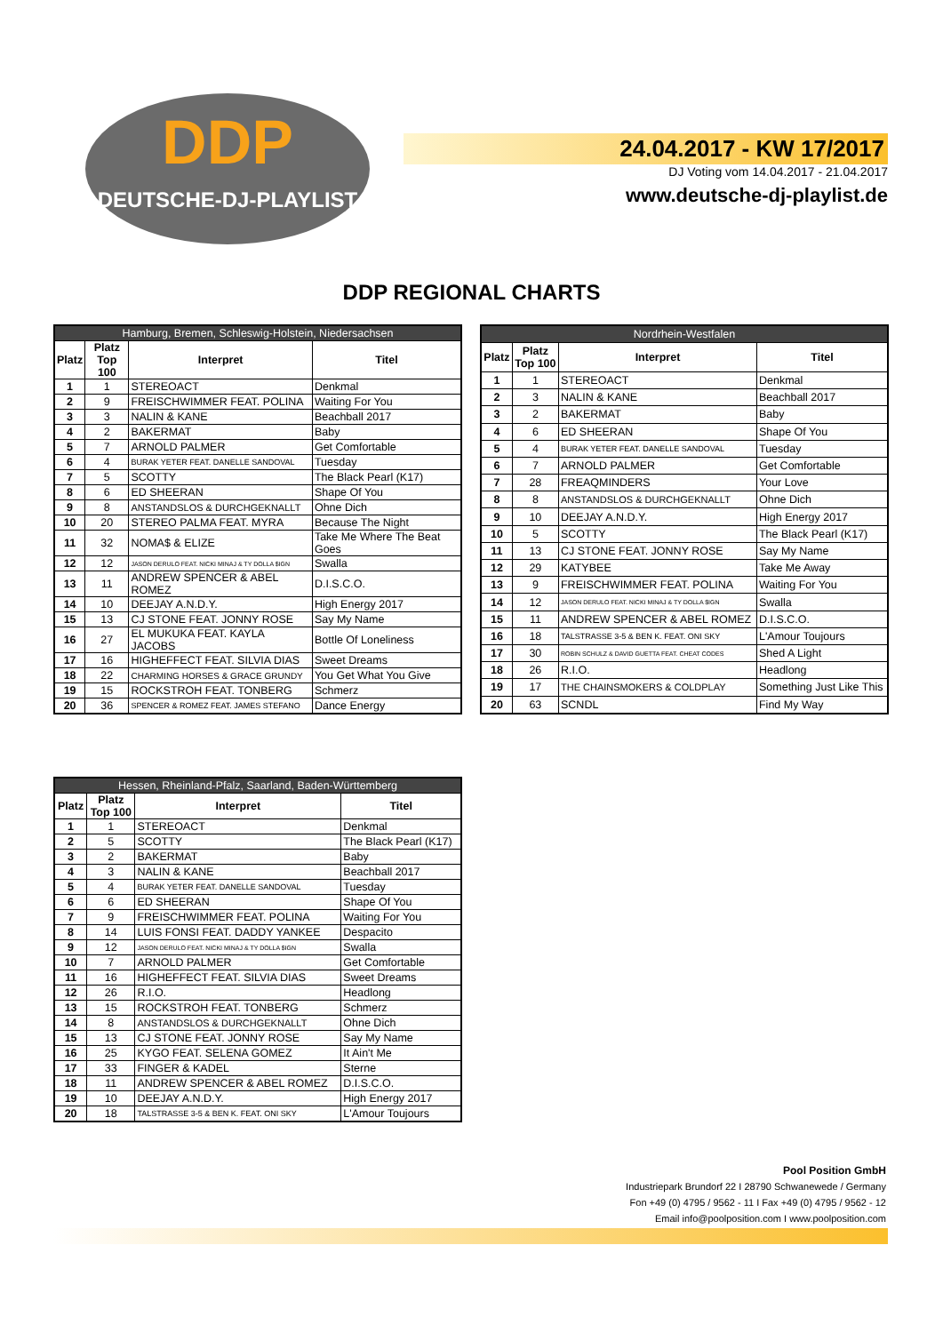DDP
DEUTSCHE-DJ-PLAYLIST
24.04.2017 - KW 17/2017
DJ Voting vom 14.04.2017 - 21.04.2017
www.deutsche-dj-playlist.de
DDP REGIONAL CHARTS
| Hamburg, Bremen, Schleswig-Holstein, Niedersachsen | | | |
| --- | --- | --- | --- |
| Platz | Platz Top 100 | Interpret | Titel |
| 1 | 1 | STEREOACT | Denkmal |
| 2 | 9 | FREISCHWIMMER FEAT. POLINA | Waiting For You |
| 3 | 3 | NALIN & KANE | Beachball 2017 |
| 4 | 2 | BAKERMAT | Baby |
| 5 | 7 | ARNOLD PALMER | Get Comfortable |
| 6 | 4 | BURAK YETER FEAT. DANELLE SANDOVAL | Tuesday |
| 7 | 5 | SCOTTY | The Black Pearl (K17) |
| 8 | 6 | ED SHEERAN | Shape Of You |
| 9 | 8 | ANSTANDSLOS & DURCHGEKNALLT | Ohne Dich |
| 10 | 20 | STEREO PALMA FEAT. MYRA | Because The Night |
| 11 | 32 | NOMA$ & ELIZE | Take Me Where The Beat Goes |
| 12 | 12 | JASON DERULO FEAT. NICKI MINAJ & TY DOLLA $IGN | Swalla |
| 13 | 11 | ANDREW SPENCER & ABEL ROMEZ | D.I.S.C.O. |
| 14 | 10 | DEEJAY A.N.D.Y. | High Energy 2017 |
| 15 | 13 | CJ STONE FEAT. JONNY ROSE | Say My Name |
| 16 | 27 | EL MUKUKA FEAT. KAYLA JACOBS | Bottle Of Loneliness |
| 17 | 16 | HIGHEFFECT FEAT. SILVIA DIAS | Sweet Dreams |
| 18 | 22 | CHARMING HORSES & GRACE GRUNDY | You Get What You Give |
| 19 | 15 | ROCKSTROH FEAT. TONBERG | Schmerz |
| 20 | 36 | SPENCER & ROMEZ FEAT. JAMES STEFANO | Dance Energy |
| Nordrhein-Westfalen | | | |
| --- | --- | --- | --- |
| Platz | Platz Top 100 | Interpret | Titel |
| 1 | 1 | STEREOACT | Denkmal |
| 2 | 3 | NALIN & KANE | Beachball 2017 |
| 3 | 2 | BAKERMAT | Baby |
| 4 | 6 | ED SHEERAN | Shape Of You |
| 5 | 4 | BURAK YETER FEAT. DANELLE SANDOVAL | Tuesday |
| 6 | 7 | ARNOLD PALMER | Get Comfortable |
| 7 | 28 | FREAQMINDERS | Your Love |
| 8 | 8 | ANSTANDSLOS & DURCHGEKNALLT | Ohne Dich |
| 9 | 10 | DEEJAY A.N.D.Y. | High Energy 2017 |
| 10 | 5 | SCOTTY | The Black Pearl (K17) |
| 11 | 13 | CJ STONE FEAT. JONNY ROSE | Say My Name |
| 12 | 29 | KATYBEE | Take Me Away |
| 13 | 9 | FREISCHWIMMER FEAT. POLINA | Waiting For You |
| 14 | 12 | JASON DERULO FEAT. NICKI MINAJ & TY DOLLA $IGN | Swalla |
| 15 | 11 | ANDREW SPENCER & ABEL ROMEZ | D.I.S.C.O. |
| 16 | 18 | TALSTRASSE 3-5 & BEN K. FEAT. ONI SKY | L'Amour Toujours |
| 17 | 30 | ROBIN SCHULZ & DAVID GUETTA FEAT. CHEAT CODES | Shed A Light |
| 18 | 26 | R.I.O. | Headlong |
| 19 | 17 | THE CHAINSMOKERS & COLDPLAY | Something Just Like This |
| 20 | 63 | SCNDL | Find My Way |
| Hessen, Rheinland-Pfalz, Saarland, Baden-Württemberg | | | |
| --- | --- | --- | --- |
| Platz | Platz Top 100 | Interpret | Titel |
| 1 | 1 | STEREOACT | Denkmal |
| 2 | 5 | SCOTTY | The Black Pearl (K17) |
| 3 | 2 | BAKERMAT | Baby |
| 4 | 3 | NALIN & KANE | Beachball 2017 |
| 5 | 4 | BURAK YETER FEAT. DANELLE SANDOVAL | Tuesday |
| 6 | 6 | ED SHEERAN | Shape Of You |
| 7 | 9 | FREISCHWIMMER FEAT. POLINA | Waiting For You |
| 8 | 14 | LUIS FONSI FEAT. DADDY YANKEE | Despacito |
| 9 | 12 | JASON DERULO FEAT. NICKI MINAJ & TY DOLLA $IGN | Swalla |
| 10 | 7 | ARNOLD PALMER | Get Comfortable |
| 11 | 16 | HIGHEFFECT FEAT. SILVIA DIAS | Sweet Dreams |
| 12 | 26 | R.I.O. | Headlong |
| 13 | 15 | ROCKSTROH FEAT. TONBERG | Schmerz |
| 14 | 8 | ANSTANDSLOS & DURCHGEKNALLT | Ohne Dich |
| 15 | 13 | CJ STONE FEAT. JONNY ROSE | Say My Name |
| 16 | 25 | KYGO FEAT. SELENA GOMEZ | It Ain't Me |
| 17 | 33 | FINGER & KADEL | Sterne |
| 18 | 11 | ANDREW SPENCER & ABEL ROMEZ | D.I.S.C.O. |
| 19 | 10 | DEEJAY A.N.D.Y. | High Energy 2017 |
| 20 | 18 | TALSTRASSE 3-5 & BEN K. FEAT. ONI SKY | L'Amour Toujours |
Pool Position GmbH
Industriepark Brundorf 22 I 28790 Schwanewede / Germany
Fon +49 (0) 4795 / 9562 - 11 I Fax +49 (0) 4795 / 9562 - 12
Email info@poolposition.com I www.poolposition.com